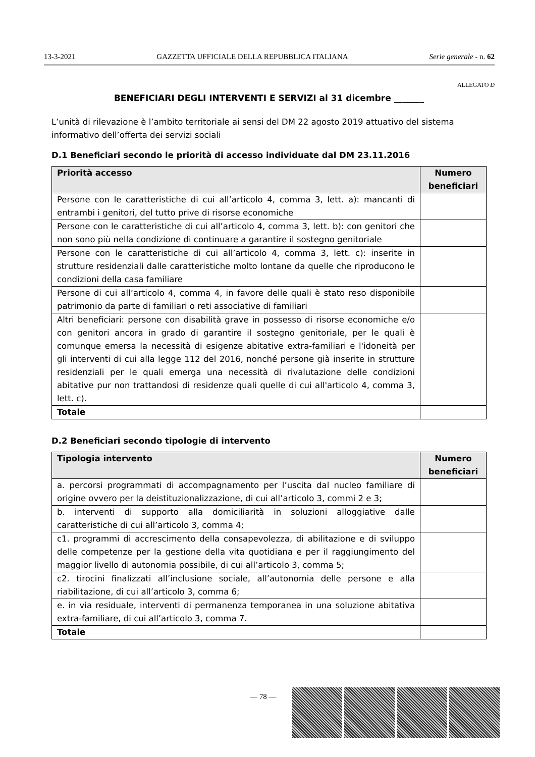13-3-2021 GAZZETTA UFFICIALE DELLA REPUBBLICA ITALIANA Serie generale - n. 62
ALLEGATO D
BENEFICIARI DEGLI INTERVENTI E SERVIZI al 31 dicembre _______
L’unità di rilevazione è l’ambito territoriale ai sensi del DM 22 agosto 2019 attuativo del sistema informativo dell’offerta dei servizi sociali
D.1 Beneficiari secondo le priorità di accesso individuate dal DM 23.11.2016
| Priorità accesso | Numero beneficiari |
| --- | --- |
| Persone con le caratteristiche di cui all’articolo 4, comma 3, lett. a): mancanti di entrambi i genitori, del tutto prive di risorse economiche | |
| Persone con le caratteristiche di cui all’articolo 4, comma 3, lett. b): con genitori che non sono più nella condizione di continuare a garantire il sostegno genitoriale | |
| Persone con le caratteristiche di cui all’articolo 4, comma 3, lett. c): inserite in strutture residenziali dalle caratteristiche molto lontane da quelle che riproducono le condizioni della casa familiare | |
| Persone di cui all’articolo 4, comma 4, in favore delle quali è stato reso disponibile patrimonio da parte di familiari o reti associative di familiari | |
| Altri beneficiari: persone con disabilità grave in possesso di risorse economiche e/o con genitori ancora in grado di garantire il sostegno genitoriale, per le quali è comunque emersa la necessità di esigenze abitative extra-familiari e l'idoneità per gli interventi di cui alla legge 112 del 2016, nonché persone già inserite in strutture residenziali per le quali emerga una necessità di rivalutazione delle condizioni abitative pur non trattandosi di residenze quali quelle di cui all'articolo 4, comma 3, lett. c). | |
| Totale | |
D.2 Beneficiari secondo tipologie di intervento
| Tipologia intervento | Numero beneficiari |
| --- | --- |
| a. percorsi programmati di accompagnamento per l’uscita dal nucleo familiare di origine ovvero per la deistituzionalizzazione, di cui all’articolo 3, commi 2 e 3; | |
| b. interventi di supporto alla domiciliarità in soluzioni alloggiative dalle caratteristiche di cui all’articolo 3, comma 4; | |
| c1. programmi di accrescimento della consapevolezza, di abilitazione e di sviluppo delle competenze per la gestione della vita quotidiana e per il raggiungimento del maggior livello di autonomia possibile, di cui all’articolo 3, comma 5; | |
| c2. tirocini finalizzati all’inclusione sociale, all’autonomia delle persone e alla riabilitazione, di cui all’articolo 3, comma 6; | |
| e. in via residuale, interventi di permanenza temporanea in una soluzione abitativa extra-familiare, di cui all’articolo 3, comma 7. | |
| Totale | |
— 78 —